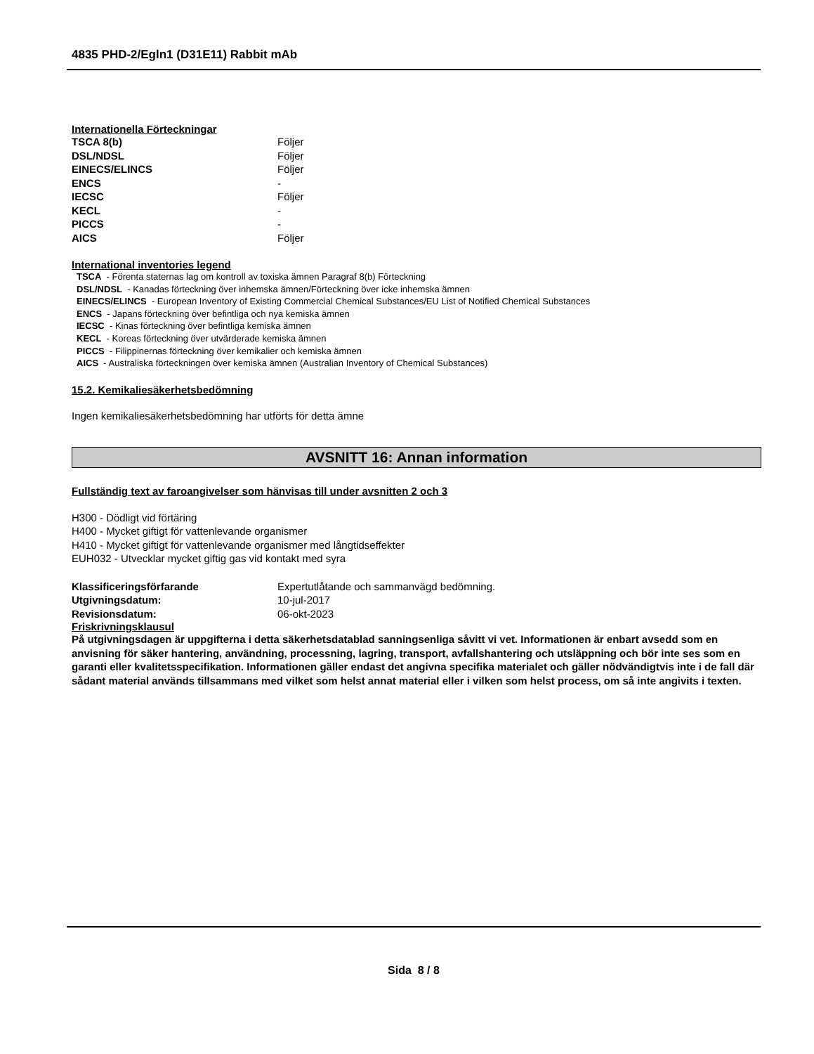4835 PHD-2/Egln1 (D31E11) Rabbit mAb
Internationella Förteckningar
| TSCA 8(b) | Följer |
| DSL/NDSL | Följer |
| EINECS/ELINCS | Följer |
| ENCS | - |
| IECSC | Följer |
| KECL | - |
| PICCS | - |
| AICS | Följer |
International inventories legend
TSCA - Förenta staternas lag om kontroll av toxiska ämnen Paragraf 8(b) Förteckning
DSL/NDSL - Kanadas förteckning över inhemska ämnen/Förteckning över icke inhemska ämnen
EINECS/ELINCS - European Inventory of Existing Commercial Chemical Substances/EU List of Notified Chemical Substances
ENCS - Japans förteckning över befintliga och nya kemiska ämnen
IECSC - Kinas förteckning över befintliga kemiska ämnen
KECL - Koreas förteckning över utvärderade kemiska ämnen
PICCS - Filippinernas förteckning över kemikalier och kemiska ämnen
AICS - Australiska förteckningen över kemiska ämnen (Australian Inventory of Chemical Substances)
15.2. Kemikaliesäkerhetsbedömning
Ingen kemikaliesäkerhetsbedömning har utförts för detta ämne
AVSNITT 16: Annan information
Fullständig text av faroangivelser som hänvisas till under avsnitten 2 och 3
H300 - Dödligt vid förtäring
H400 - Mycket giftigt för vattenlevande organismer
H410 - Mycket giftigt för vattenlevande organismer med långtidseffekter
EUH032 - Utvecklar mycket giftig gas vid kontakt med syra
| Klassificeringsförfarande | Expertutlåtande och sammanvägd bedömning. |
| Utgivningsdatum: | 10-jul-2017 |
| Revisionsdatum: | 06-okt-2023 |
Friskrivningsklausul
På utgivningsdagen är uppgifterna i detta säkerhetsdatablad sanningsenliga såvitt vi vet. Informationen är enbart avsedd som en anvisning för säker hantering, användning, processning, lagring, transport, avfallshantering och utsläppning och bör inte ses som en garanti eller kvalitetsspecifikation. Informationen gäller endast det angivna specifika materialet och gäller nödvändigtvis inte i de fall där sådant material används tillsammans med vilket som helst annat material eller i vilken som helst process, om så inte angivits i texten.
Sida 8 / 8